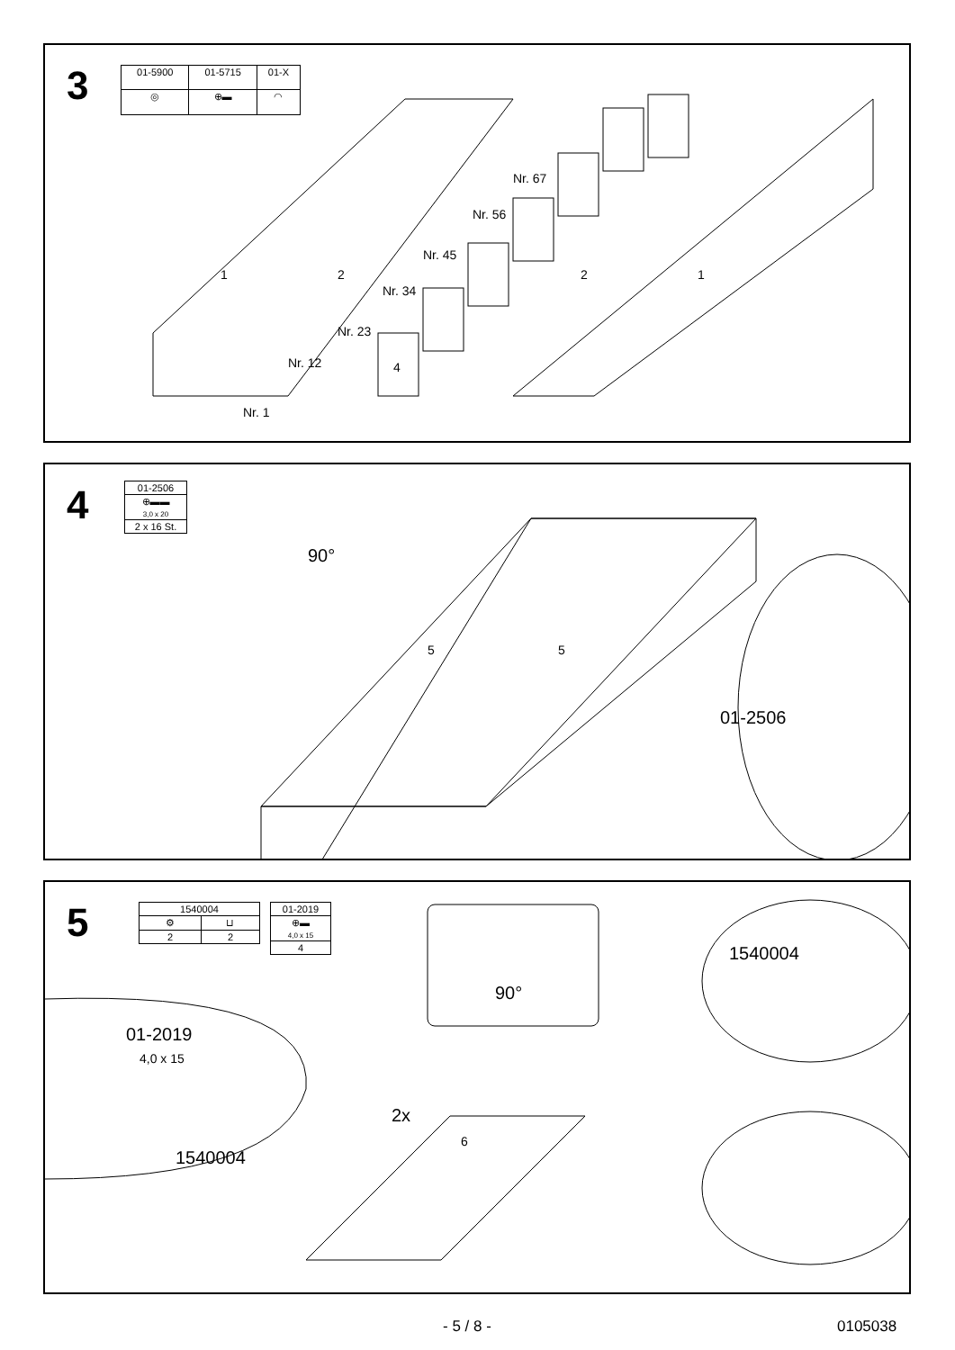3
| 01-5900 | 01-5715 | 01-X |
| ◎ | ⊕▬ | ◠ |
1 2
4
2 1
Nr. 67
Nr. 56
Nr. 45
Nr. 34
Nr. 23
Nr. 12
Nr. 1
4
| 01-2506 |
| ⊕▬▬ 3,0 x 20 |
| 2 x 16 St. |
90°
5 5
01-2506
5
| 1540004 | |
| ⚙ | ⊔ |
| 2 | 2 |
| 01-2019 |
| ⊕▬ 4,0 x 15 |
| 4 |
90°
01-2019
4,0 x 15
1540004
2x
6
1540004
- 5 / 8 - 0105038